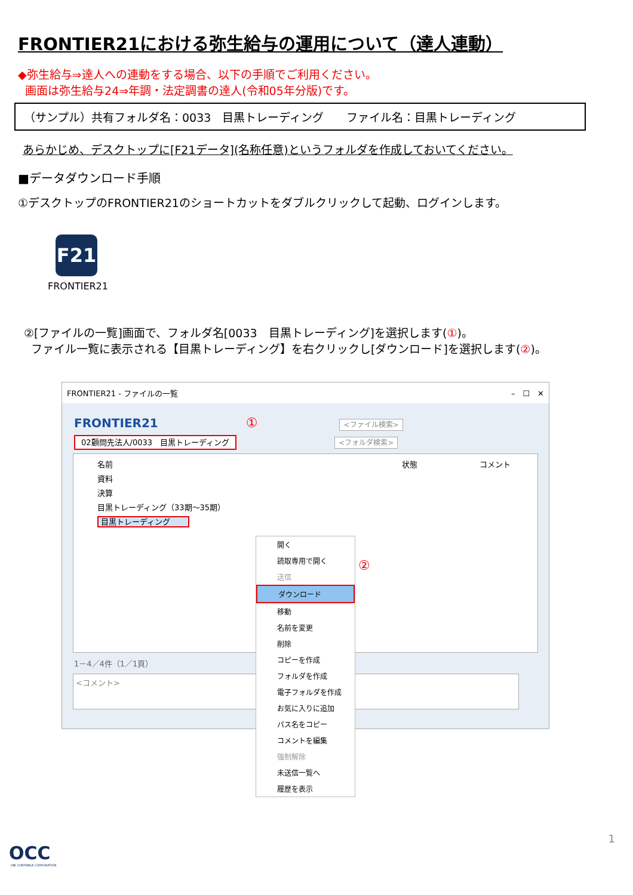FRONTIER21における弥生給与の運用について（達人連動）
◆弥生給与⇒達人への連動をする場合、以下の手順でご利用ください。
画面は弥生給与24⇒年調・法定調書の達人(令和05年分版)です。
（サンプル）共有フォルダ名：0033　目黒トレーディング　　ファイル名：目黒トレーディング
あらかじめ、デスクトップに[F21データ](名称任意)というフォルダを作成しておいてください。
■データダウンロード手順
①デスクトップのFRONTIER21のショートカットをダブルクリックして起動、ログインします。
F21
FRONTIER21
②[ファイルの一覧]画面で、フォルダ名[0033　目黒トレーディング]を選択します(①)。
ファイル一覧に表示される【目黒トレーディング】を右クリックし[ダウンロード]を選択します(②)。
FRONTIER21 - ファイルの一覧 –　☐　✕
FRONTIER21 ① <ファイル検索>
02顧問先法人/0033　目黒トレーディング <フォルダ検索>
名前 状態 コメント
資料
決算
目黒トレーディング（33期～35期）
目黒トレーディング
1－4／4件（1／1頁）
<コメント>
開く
読取専用で開く
送信
ダウンロード
移動
名前を変更
削除
コピーを作成
フォルダを作成
電子フォルダを作成
お気に入りに追加
パス名をコピー
コメントを編集
強制解除
未送信一覧へ
履歴を表示
②
1
OCC
OBI CONTABILE CORPORATION